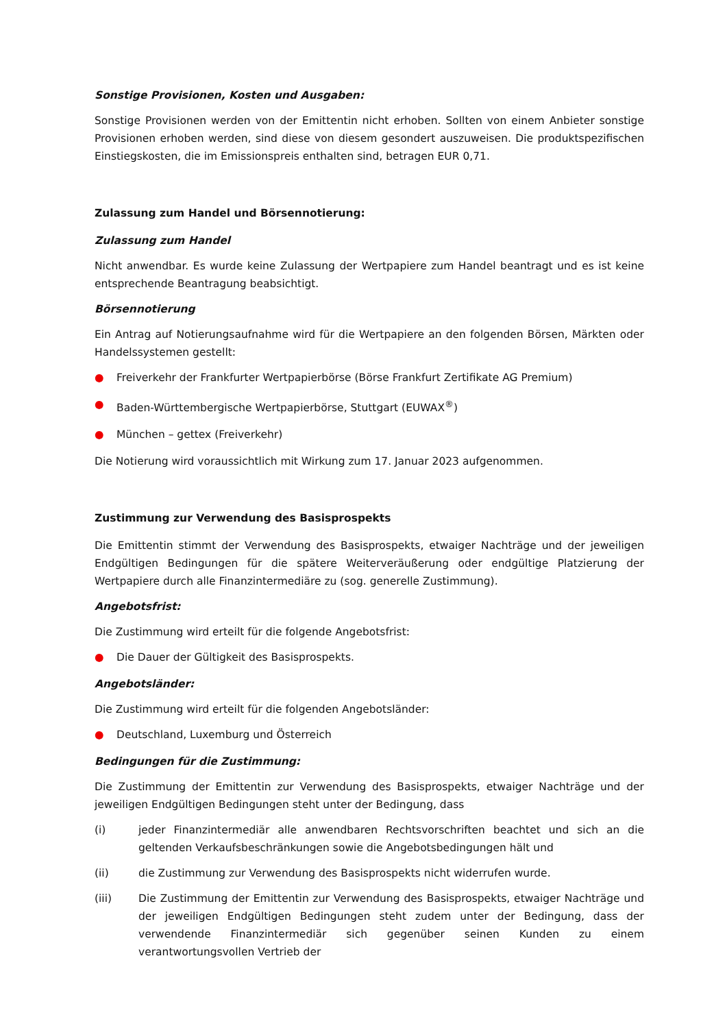Sonstige Provisionen, Kosten und Ausgaben:
Sonstige Provisionen werden von der Emittentin nicht erhoben. Sollten von einem Anbieter sonstige Provisionen erhoben werden, sind diese von diesem gesondert auszuweisen. Die produktspezifischen Einstiegskosten, die im Emissionspreis enthalten sind, betragen EUR 0,71.
Zulassung zum Handel und Börsennotierung:
Zulassung zum Handel
Nicht anwendbar. Es wurde keine Zulassung der Wertpapiere zum Handel beantragt und es ist keine entsprechende Beantragung beabsichtigt.
Börsennotierung
Ein Antrag auf Notierungsaufnahme wird für die Wertpapiere an den folgenden Börsen, Märkten oder Handelssystemen gestellt:
● Freiverkehr der Frankfurter Wertpapierbörse (Börse Frankfurt Zertifikate AG Premium)
● Baden-Württembergische Wertpapierbörse, Stuttgart (EUWAX<sup>®</sup>)
● München – gettex (Freiverkehr)
Die Notierung wird voraussichtlich mit Wirkung zum 17. Januar 2023 aufgenommen.
Zustimmung zur Verwendung des Basisprospekts
Die Emittentin stimmt der Verwendung des Basisprospekts, etwaiger Nachträge und der jeweiligen Endgültigen Bedingungen für die spätere Weiterveräußerung oder endgültige Platzierung der Wertpapiere durch alle Finanzintermediäre zu (sog. generelle Zustimmung).
Angebotsfrist:
Die Zustimmung wird erteilt für die folgende Angebotsfrist:
● Die Dauer der Gültigkeit des Basisprospekts.
Angebotsländer:
Die Zustimmung wird erteilt für die folgenden Angebotsländer:
● Deutschland, Luxemburg und Österreich
Bedingungen für die Zustimmung:
Die Zustimmung der Emittentin zur Verwendung des Basisprospekts, etwaiger Nachträge und der jeweiligen Endgültigen Bedingungen steht unter der Bedingung, dass
(i) jeder Finanzintermediär alle anwendbaren Rechtsvorschriften beachtet und sich an die geltenden Verkaufsbeschränkungen sowie die Angebotsbedingungen hält und
(ii) die Zustimmung zur Verwendung des Basisprospekts nicht widerrufen wurde.
(iii) Die Zustimmung der Emittentin zur Verwendung des Basisprospekts, etwaiger Nachträge und der jeweiligen Endgültigen Bedingungen steht zudem unter der Bedingung, dass der verwendende Finanzintermediär sich gegenüber seinen Kunden zu einem verantwortungsvollen Vertrieb der